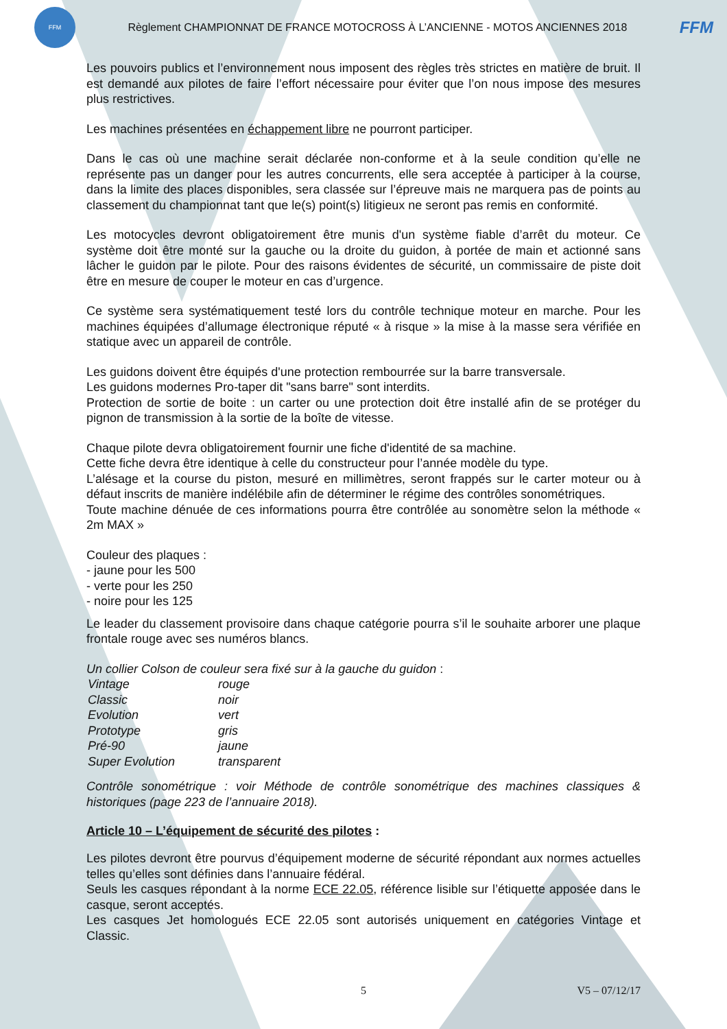FFM
Règlement CHAMPIONNAT DE FRANCE MOTOCROSS À L’ANCIENNE - MOTOS ANCIENNES 2018
FFM
Les pouvoirs publics et l’environnement nous imposent des règles très strictes en matière de bruit. Il est demandé aux pilotes de faire l’effort nécessaire pour éviter que l’on nous impose des mesures plus restrictives.
Les machines présentées en échappement libre ne pourront participer.
Dans le cas où une machine serait déclarée non-conforme et à la seule condition qu’elle ne représente pas un danger pour les autres concurrents, elle sera acceptée à participer à la course, dans la limite des places disponibles, sera classée sur l’épreuve mais ne marquera pas de points au classement du championnat tant que le(s) point(s) litigieux ne seront pas remis en conformité.
Les motocycles devront obligatoirement être munis d'un système fiable d’arrêt du moteur. Ce système doit être monté sur la gauche ou la droite du guidon, à portée de main et actionné sans lâcher le guidon par le pilote. Pour des raisons évidentes de sécurité, un commissaire de piste doit être en mesure de couper le moteur en cas d’urgence.
Ce système sera systématiquement testé lors du contrôle technique moteur en marche. Pour les machines équipées d’allumage électronique réputé « à risque » la mise à la masse sera vérifiée en statique avec un appareil de contrôle.
Les guidons doivent être équipés d'une protection rembourrée sur la barre transversale.
Les guidons modernes Pro-taper dit "sans barre" sont interdits.
Protection de sortie de boite : un carter ou une protection doit être installé afin de se protéger du pignon de transmission à la sortie de la boîte de vitesse.
Chaque pilote devra obligatoirement fournir une fiche d'identité de sa machine.
Cette fiche devra être identique à celle du constructeur pour l’année modèle du type.
L’alésage et la course du piston, mesuré en millimètres, seront frappés sur le carter moteur ou à défaut inscrits de manière indélébile afin de déterminer le régime des contrôles sonométriques.
Toute machine dénuée de ces informations pourra être contrôlée au sonomètre selon la méthode « 2m MAX »
Couleur des plaques :
- jaune pour les 500
- verte pour les 250
- noire pour les 125
Le leader du classement provisoire dans chaque catégorie pourra s’il le souhaite arborer une plaque frontale rouge avec ses numéros blancs.
Un collier Colson de couleur sera fixé sur à la gauche du guidon :
| Vintage | rouge |
| Classic | noir |
| Evolution | vert |
| Prototype | gris |
| Pré-90 | jaune |
| Super Evolution | transparent |
Contrôle sonométrique : voir Méthode de contrôle sonométrique des machines classiques & historiques (page 223 de l’annuaire 2018).
Article 10 – L’équipement de sécurité des pilotes :
Les pilotes devront être pourvus d’équipement moderne de sécurité répondant aux normes actuelles telles qu’elles sont définies dans l’annuaire fédéral.
Seuls les casques répondant à la norme ECE 22.05, référence lisible sur l’étiquette apposée dans le casque, seront acceptés.
Les casques Jet homologués ECE 22.05 sont autorisés uniquement en catégories Vintage et Classic.
5 V5 – 07/12/17